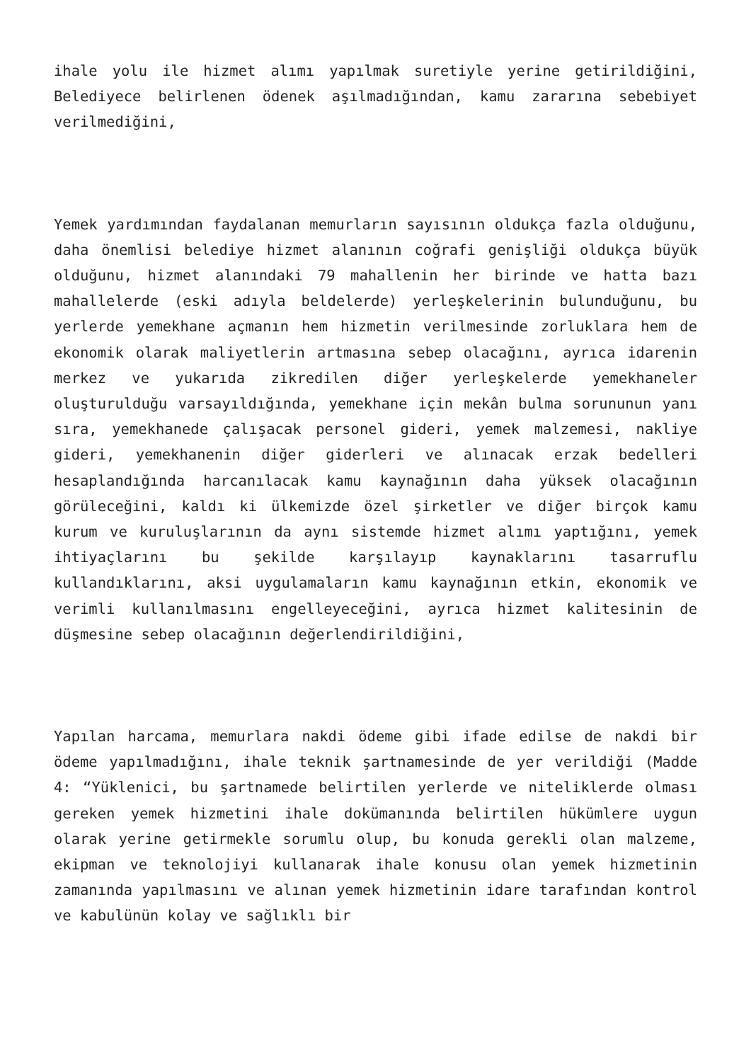ihale yolu ile hizmet alımı yapılmak suretiyle yerine getirildiğini, Belediyece belirlenen ödenek aşılmadığından, kamu zararına sebebiyet verilmediğini,
Yemek yardımından faydalanan memurların sayısının oldukça fazla olduğunu, daha önemlisi belediye hizmet alanının coğrafi genişliği oldukça büyük olduğunu, hizmet alanındaki 79 mahallenin her birinde ve hatta bazı mahallelerde (eski adıyla beldelerde) yerleşkelerinin bulunduğunu, bu yerlerde yemekhane açmanın hem hizmetin verilmesinde zorluklara hem de ekonomik olarak maliyetlerin artmasına sebep olacağını, ayrıca idarenin merkez ve yukarıda zikredilen diğer yerleşkelerde yemekhaneler oluşturulduğu varsayıldığında, yemekhane için mekân bulma sorununun yanı sıra, yemekhanede çalışacak personel gideri, yemek malzemesi, nakliye gideri, yemekhanenin diğer giderleri ve alınacak erzak bedelleri hesaplandığında harcanılacak kamu kaynağının daha yüksek olacağının görüleceğini, kaldı ki ülkemizde özel şirketler ve diğer birçok kamu kurum ve kuruluşlarının da aynı sistemde hizmet alımı yaptığını, yemek ihtiyaçlarını bu şekilde karşılayıp kaynaklarını tasarruflu kullandıklarını, aksi uygulamaların kamu kaynağının etkin, ekonomik ve verimli kullanılmasını engelleyeceğini, ayrıca hizmet kalitesinin de düşmesine sebep olacağının değerlendirildiğini,
Yapılan harcama, memurlara nakdi ödeme gibi ifade edilse de nakdi bir ödeme yapılmadığını, ihale teknik şartnamesinde de yer verildiği (Madde 4: “Yüklenici, bu şartnamede belirtilen yerlerde ve niteliklerde olması gereken yemek hizmetini ihale dokümanında belirtilen hükümlere uygun olarak yerine getirmekle sorumlu olup, bu konuda gerekli olan malzeme, ekipman ve teknolojiyi kullanarak ihale konusu olan yemek hizmetinin zamanında yapılmasını ve alınan yemek hizmetinin idare tarafından kontrol ve kabulünün kolay ve sağlıklı bir